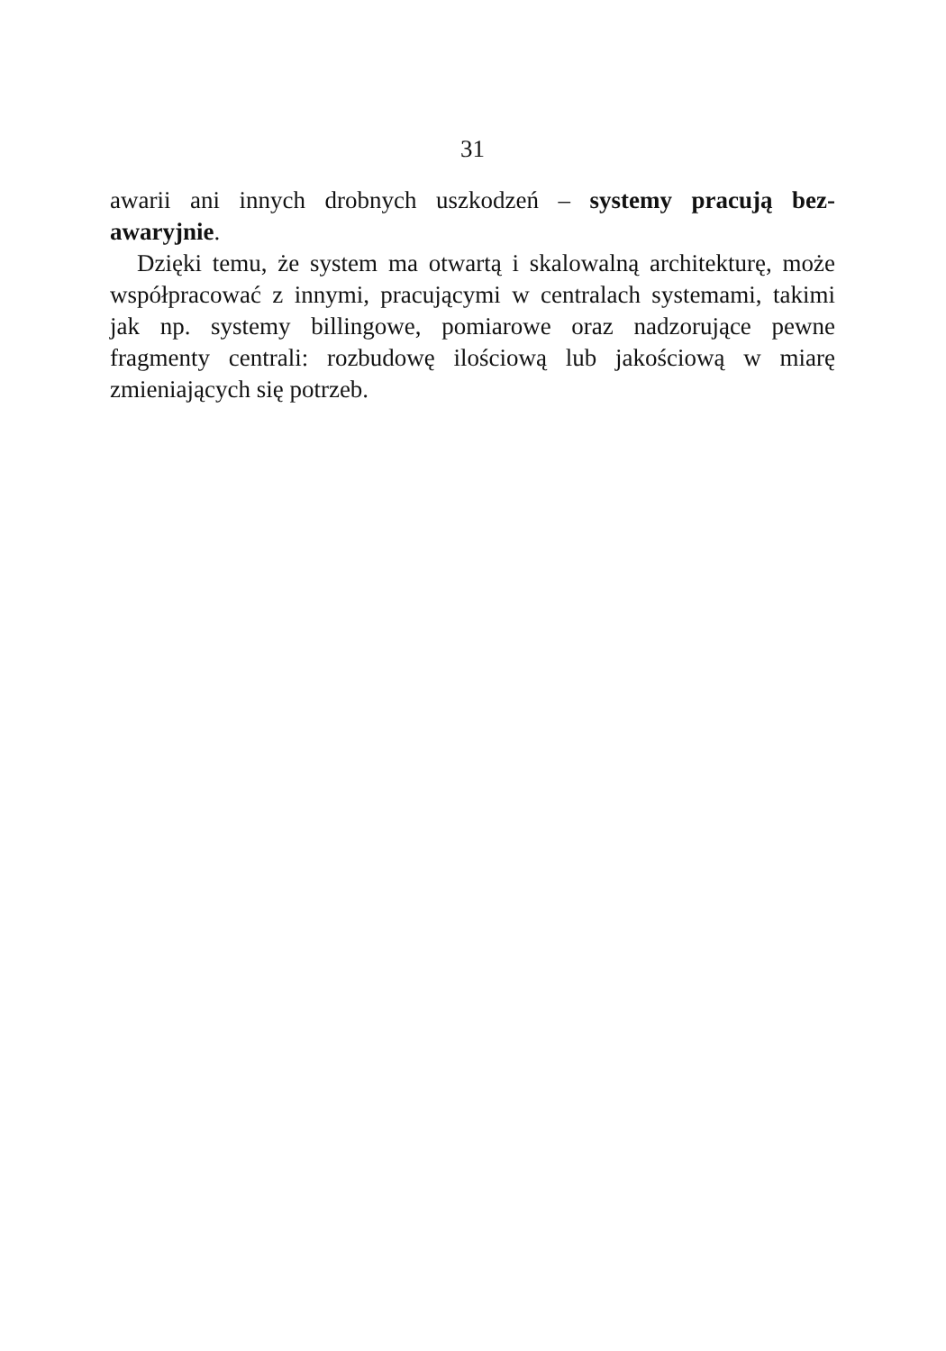31
awarii ani innych drobnych uszkodzeń – systemy pracują bez-awaryjnie.
Dzięki temu, że system ma otwartą i skalowalną architekturę, może współpracować z innymi, pracującymi w centralach systemami, takimi jak np. systemy billingowe, pomiarowe oraz nadzorujące pewne fragmenty centrali: rozbudowę ilościową lub jakościową w miarę zmieniających się potrzeb.